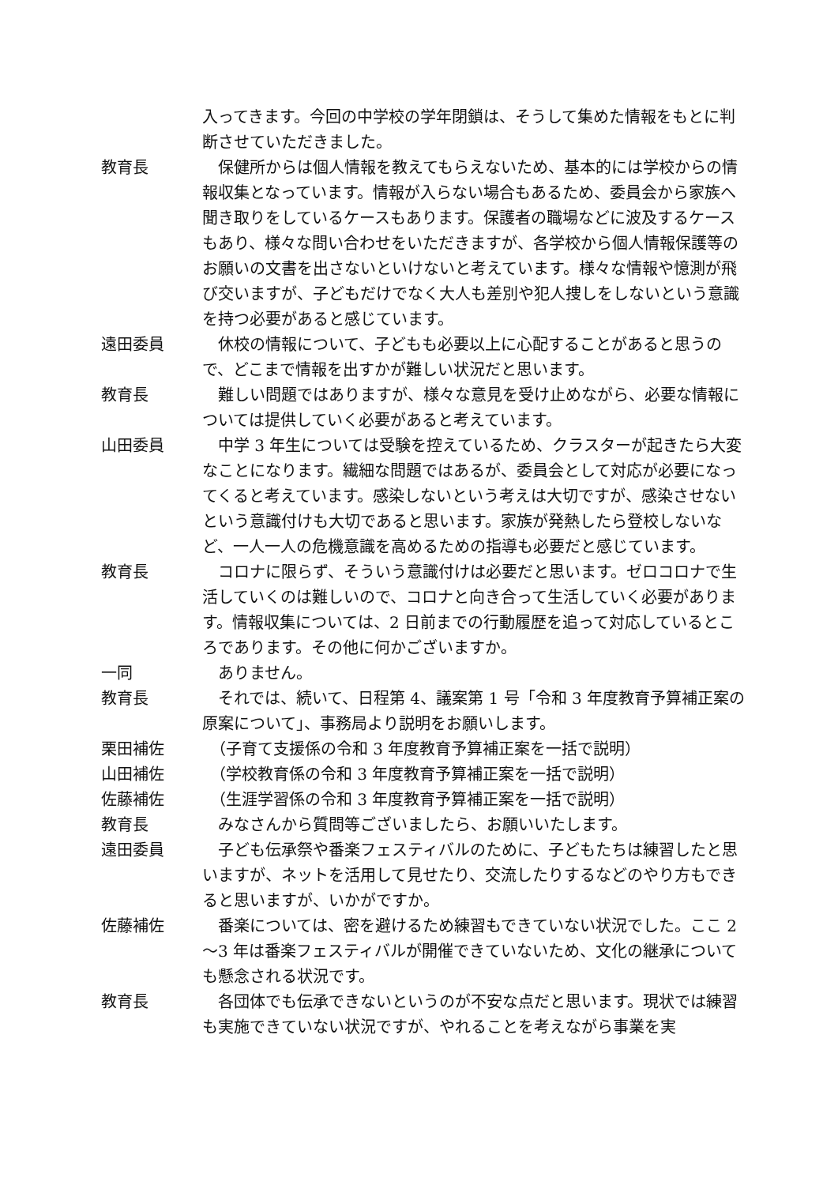入ってきます。今回の中学校の学年閉鎖は、そうして集めた情報をもとに判断させていただきました。
教育長 　保健所からは個人情報を教えてもらえないため、基本的には学校からの情報収集となっています。情報が入らない場合もあるため、委員会から家族へ聞き取りをしているケースもあります。保護者の職場などに波及するケースもあり、様々な問い合わせをいただきますが、各学校から個人情報保護等のお願いの文書を出さないといけないと考えています。様々な情報や憶測が飛び交いますが、子どもだけでなく大人も差別や犯人捜しをしないという意識を持つ必要があると感じています。
遠田委員 　休校の情報について、子どもも必要以上に心配することがあると思うので、どこまで情報を出すかが難しい状況だと思います。
教育長 　難しい問題ではありますが、様々な意見を受け止めながら、必要な情報については提供していく必要があると考えています。
山田委員 　中学 3 年生については受験を控えているため、クラスターが起きたら大変なことになります。繊細な問題ではあるが、委員会として対応が必要になってくると考えています。感染しないという考えは大切ですが、感染させないという意識付けも大切であると思います。家族が発熱したら登校しないなど、一人一人の危機意識を高めるための指導も必要だと感じています。
教育長 　コロナに限らず、そういう意識付けは必要だと思います。ゼロコロナで生活していくのは難しいので、コロナと向き合って生活していく必要があります。情報収集については、2 日前までの行動履歴を追って対応しているところであります。その他に何かございますか。
一同 　ありません。
教育長 　それでは、続いて、日程第 4、議案第 1 号「令和 3 年度教育予算補正案の原案について」、事務局より説明をお願いします。
栗田補佐 　（子育て支援係の令和 3 年度教育予算補正案を一括で説明）
山田補佐 　（学校教育係の令和 3 年度教育予算補正案を一括で説明）
佐藤補佐 　（生涯学習係の令和 3 年度教育予算補正案を一括で説明）
教育長 　みなさんから質問等ございましたら、お願いいたします。
遠田委員 　子ども伝承祭や番楽フェスティバルのために、子どもたちは練習したと思いますが、ネットを活用して見せたり、交流したりするなどのやり方もできると思いますが、いかがですか。
佐藤補佐 　番楽については、密を避けるため練習もできていない状況でした。ここ 2～3 年は番楽フェスティバルが開催できていないため、文化の継承についても懸念される状況です。
教育長 　各団体でも伝承できないというのが不安な点だと思います。現状では練習も実施できていない状況ですが、やれることを考えながら事業を実